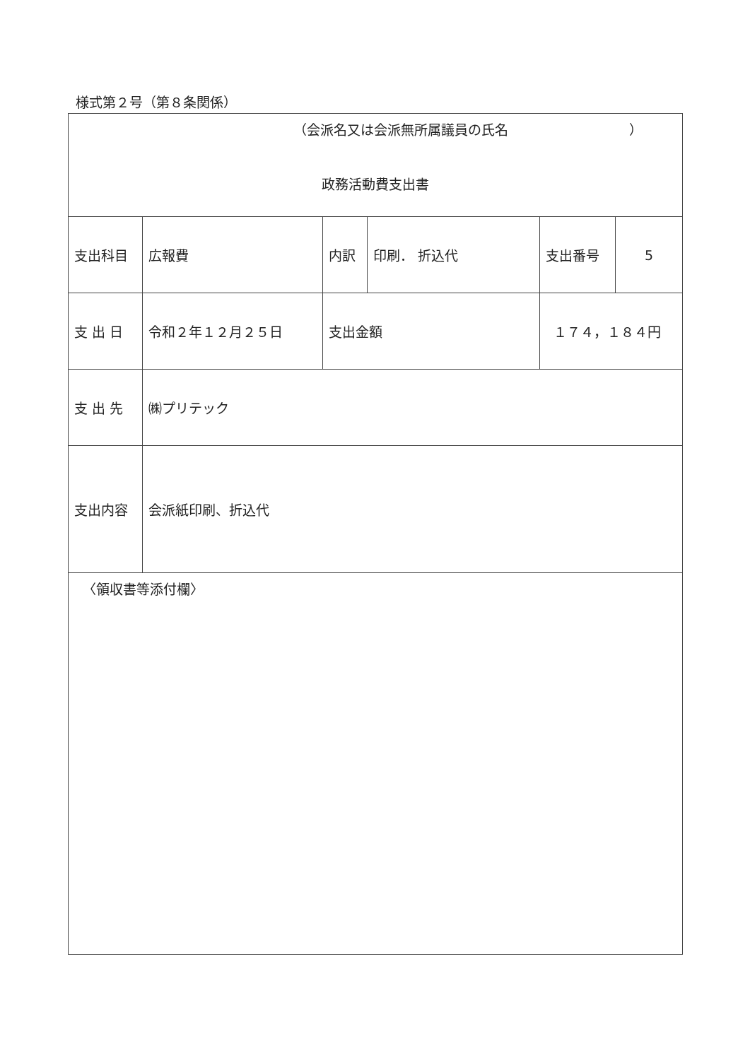様式第２号（第８条関係）
| （会派名又は会派無所属議員の氏名 ） 政務活動費支出書 | | | | | | |
| 支出科目 | 広報費 | 内訳 | 印刷． 折込代 | | 支出番号 | 5 |
| 支 出 日 | 令和２年１２月２５日 | 支出金額 | | １７４，１８４円 | | |
| 支 出 先 | ㈱プリテック | | | | | |
| 支出内容 | 会派紙印刷、折込代 | | | | | |
| 〈領収書等添付欄〉 | | | | | | |